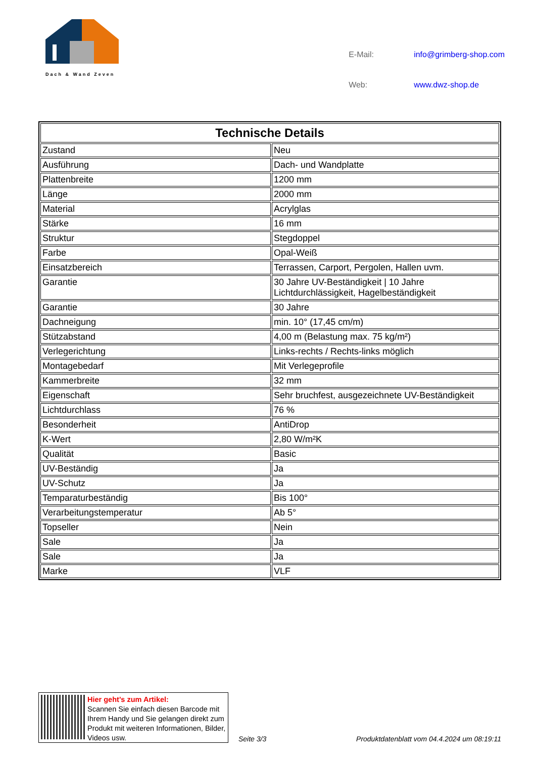Dach & Wand Zeven
| E-Mail: | info@grimberg-shop.com |
| Web: | www.dwz-shop.de |
| Technische Details | |
| --- | --- |
| Zustand | Neu |
| Ausführung | Dach- und Wandplatte |
| Plattenbreite | 1200 mm |
| Länge | 2000 mm |
| Material | Acrylglas |
| Stärke | 16 mm |
| Struktur | Stegdoppel |
| Farbe | Opal-Weiß |
| Einsatzbereich | Terrassen, Carport, Pergolen, Hallen uvm. |
| Garantie | 30 Jahre UV-Beständigkeit / 10 Jahre Lichtdurchlässigkeit, Hagelbeständigkeit |
| Garantie | 30 Jahre |
| Dachneigung | min. 10° (17,45 cm/m) |
| Stützabstand | 4,00 m (Belastung max. 75 kg/m²) |
| Verlegerichtung | Links-rechts / Rechts-links möglich |
| Montagebedarf | Mit Verlegeprofile |
| Kammerbreite | 32 mm |
| Eigenschaft | Sehr bruchfest, ausgezeichnete UV-Beständigkeit |
| Lichtdurchlass | 76 % |
| Besonderheit | AntiDrop |
| K-Wert | 2,80 W/m²K |
| Qualität | Basic |
| UV-Beständig | Ja |
| UV-Schutz | Ja |
| Temparaturbeständig | Bis 100° |
| Verarbeitungstemperatur | Ab 5° |
| Topseller | Nein |
| Sale | Ja |
| Sale | Ja |
| Marke | VLF |
Hier geht’s zum Artikel:
Scannen Sie einfach diesen Barcode mit Ihrem Handy und Sie gelangen direkt zum Produkt mit weiteren Informationen, Bilder, Videos usw.
Seite 3/3
Produktdatenblatt vom 04.4.2024 um 08:19:11